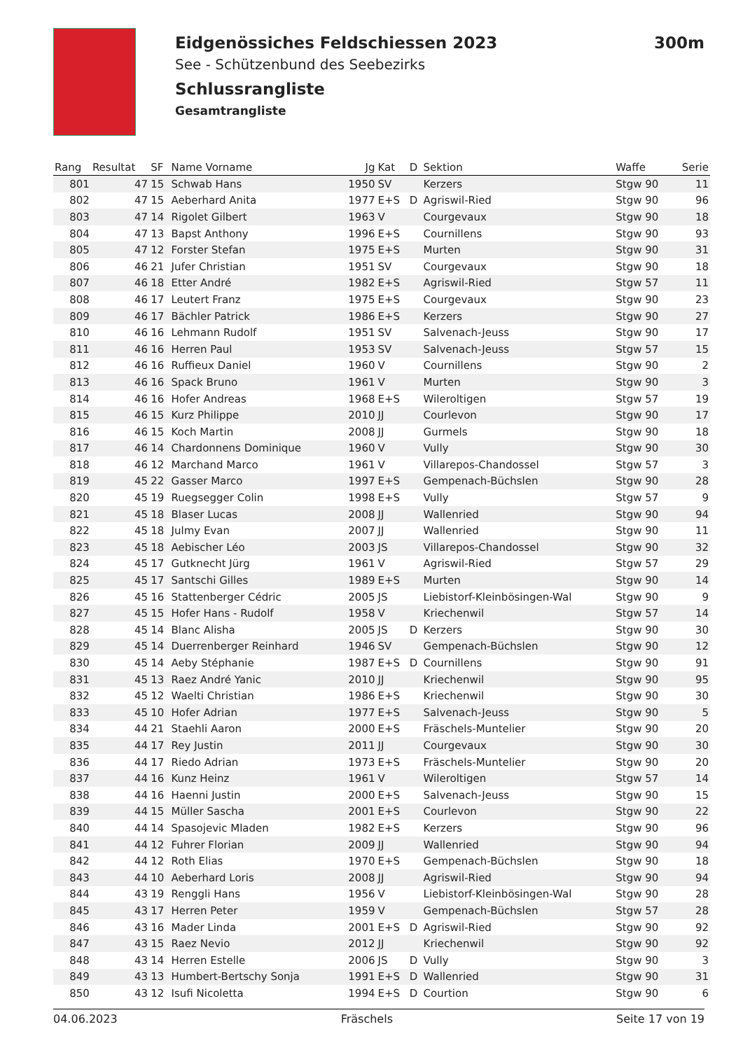Eidgenössiches Feldschiessen 2023 300m
See - Schützenbund des Seebezirks
Schlussrangliste
Gesamtrangliste
| Rang | Resultat | SF | Name Vorname | Jg | Kat | D | Sektion | Waffe | Serie |
| --- | --- | --- | --- | --- | --- | --- | --- | --- | --- |
| 801 | 47 | 15 | Schwab Hans | 1950 | SV | | Kerzers | Stgw 90 | 11 |
| 802 | 47 | 15 | Aeberhard Anita | 1977 | E+S | D | Agriswil-Ried | Stgw 90 | 96 |
| 803 | 47 | 14 | Rigolet Gilbert | 1963 | V | | Courgevaux | Stgw 90 | 18 |
| 804 | 47 | 13 | Bapst Anthony | 1996 | E+S | | Cournillens | Stgw 90 | 93 |
| 805 | 47 | 12 | Forster Stefan | 1975 | E+S | | Murten | Stgw 90 | 31 |
| 806 | 46 | 21 | Jufer Christian | 1951 | SV | | Courgevaux | Stgw 90 | 18 |
| 807 | 46 | 18 | Etter André | 1982 | E+S | | Agriswil-Ried | Stgw 57 | 11 |
| 808 | 46 | 17 | Leutert Franz | 1975 | E+S | | Courgevaux | Stgw 90 | 23 |
| 809 | 46 | 17 | Bächler Patrick | 1986 | E+S | | Kerzers | Stgw 90 | 27 |
| 810 | 46 | 16 | Lehmann Rudolf | 1951 | SV | | Salvenach-Jeuss | Stgw 90 | 17 |
| 811 | 46 | 16 | Herren Paul | 1953 | SV | | Salvenach-Jeuss | Stgw 57 | 15 |
| 812 | 46 | 16 | Ruffieux Daniel | 1960 | V | | Cournillens | Stgw 90 | 2 |
| 813 | 46 | 16 | Spack Bruno | 1961 | V | | Murten | Stgw 90 | 3 |
| 814 | 46 | 16 | Hofer Andreas | 1968 | E+S | | Wileroltigen | Stgw 57 | 19 |
| 815 | 46 | 15 | Kurz Philippe | 2010 | JJ | | Courlevon | Stgw 90 | 17 |
| 816 | 46 | 15 | Koch Martin | 2008 | JJ | | Gurmels | Stgw 90 | 18 |
| 817 | 46 | 14 | Chardonnens Dominique | 1960 | V | | Vully | Stgw 90 | 30 |
| 818 | 46 | 12 | Marchand Marco | 1961 | V | | Villarepos-Chandossel | Stgw 57 | 3 |
| 819 | 45 | 22 | Gasser Marco | 1997 | E+S | | Gempenach-Büchslen | Stgw 90 | 28 |
| 820 | 45 | 19 | Ruegsegger Colin | 1998 | E+S | | Vully | Stgw 57 | 9 |
| 821 | 45 | 18 | Blaser Lucas | 2008 | JJ | | Wallenried | Stgw 90 | 94 |
| 822 | 45 | 18 | Julmy Evan | 2007 | JJ | | Wallenried | Stgw 90 | 11 |
| 823 | 45 | 18 | Aebischer Léo | 2003 | JS | | Villarepos-Chandossel | Stgw 90 | 32 |
| 824 | 45 | 17 | Gutknecht Jürg | 1961 | V | | Agriswil-Ried | Stgw 57 | 29 |
| 825 | 45 | 17 | Santschi Gilles | 1989 | E+S | | Murten | Stgw 90 | 14 |
| 826 | 45 | 16 | Stattenberger Cédric | 2005 | JS | | Liebistorf-Kleinbösingen-Wal | Stgw 90 | 9 |
| 827 | 45 | 15 | Hofer Hans - Rudolf | 1958 | V | | Kriechenwil | Stgw 57 | 14 |
| 828 | 45 | 14 | Blanc Alisha | 2005 | JS | D | Kerzers | Stgw 90 | 30 |
| 829 | 45 | 14 | Duerrenberger Reinhard | 1946 | SV | | Gempenach-Büchslen | Stgw 90 | 12 |
| 830 | 45 | 14 | Aeby Stéphanie | 1987 | E+S | D | Cournillens | Stgw 90 | 91 |
| 831 | 45 | 13 | Raez André Yanic | 2010 | JJ | | Kriechenwil | Stgw 90 | 95 |
| 832 | 45 | 12 | Waelti Christian | 1986 | E+S | | Kriechenwil | Stgw 90 | 30 |
| 833 | 45 | 10 | Hofer Adrian | 1977 | E+S | | Salvenach-Jeuss | Stgw 90 | 5 |
| 834 | 44 | 21 | Staehli Aaron | 2000 | E+S | | Fräschels-Muntelier | Stgw 90 | 20 |
| 835 | 44 | 17 | Rey Justin | 2011 | JJ | | Courgevaux | Stgw 90 | 30 |
| 836 | 44 | 17 | Riedo Adrian | 1973 | E+S | | Fräschels-Muntelier | Stgw 90 | 20 |
| 837 | 44 | 16 | Kunz Heinz | 1961 | V | | Wileroltigen | Stgw 57 | 14 |
| 838 | 44 | 16 | Haenni Justin | 2000 | E+S | | Salvenach-Jeuss | Stgw 90 | 15 |
| 839 | 44 | 15 | Müller Sascha | 2001 | E+S | | Courlevon | Stgw 90 | 22 |
| 840 | 44 | 14 | Spasojevic Mladen | 1982 | E+S | | Kerzers | Stgw 90 | 96 |
| 841 | 44 | 12 | Fuhrer Florian | 2009 | JJ | | Wallenried | Stgw 90 | 94 |
| 842 | 44 | 12 | Roth Elias | 1970 | E+S | | Gempenach-Büchslen | Stgw 90 | 18 |
| 843 | 44 | 10 | Aeberhard Loris | 2008 | JJ | | Agriswil-Ried | Stgw 90 | 94 |
| 844 | 43 | 19 | Renggli Hans | 1956 | V | | Liebistorf-Kleinbösingen-Wal | Stgw 90 | 28 |
| 845 | 43 | 17 | Herren Peter | 1959 | V | | Gempenach-Büchslen | Stgw 57 | 28 |
| 846 | 43 | 16 | Mader Linda | 2001 | E+S | D | Agriswil-Ried | Stgw 90 | 92 |
| 847 | 43 | 15 | Raez Nevio | 2012 | JJ | | Kriechenwil | Stgw 90 | 92 |
| 848 | 43 | 14 | Herren Estelle | 2006 | JS | D | Vully | Stgw 90 | 3 |
| 849 | 43 | 13 | Humbert-Bertschy Sonja | 1991 | E+S | D | Wallenried | Stgw 90 | 31 |
| 850 | 43 | 12 | Isufi Nicoletta | 1994 | E+S | D | Courtion | Stgw 90 | 6 |
04.06.2023 Fräschels Seite 17 von 19